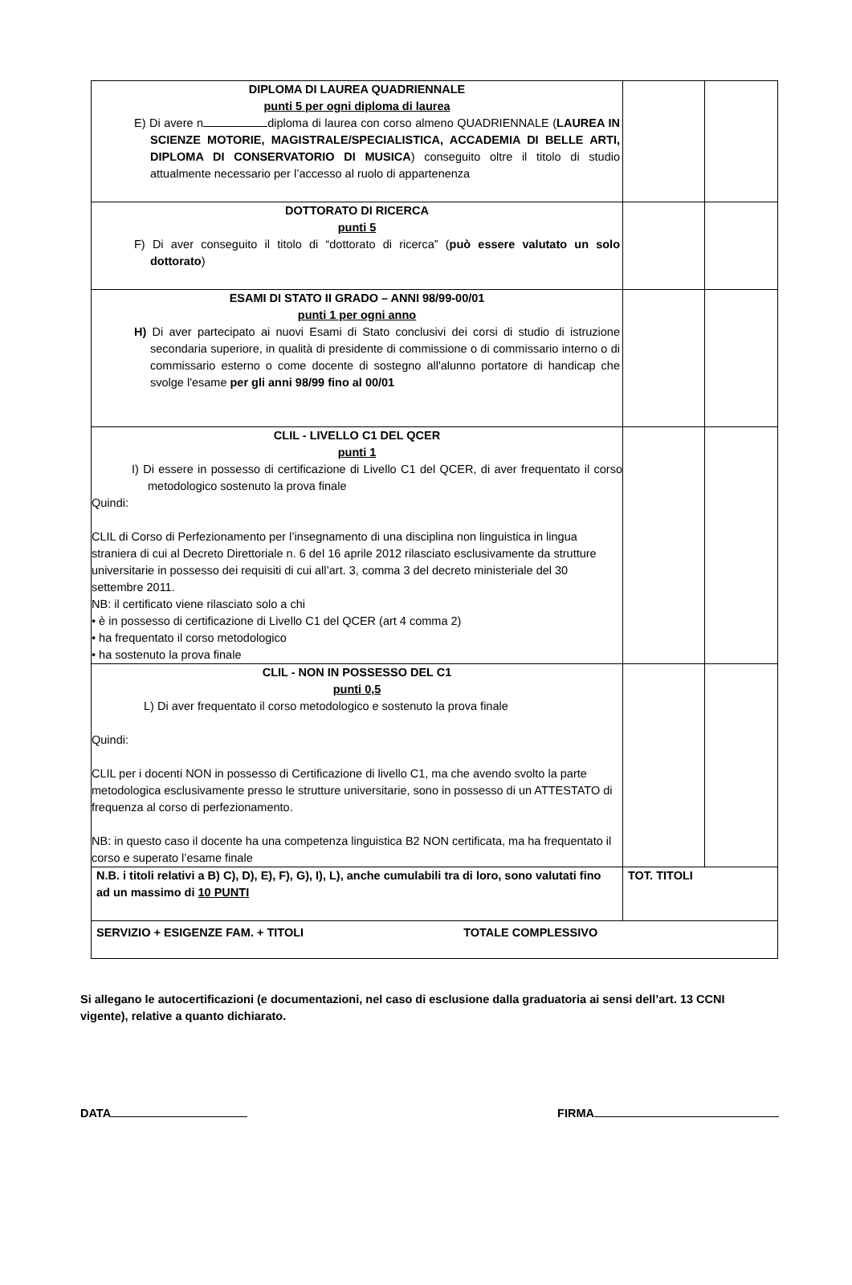| DIPLOMA DI LAUREA QUADRIENNALE punti 5 per ogni diploma di laurea E) Di avere n diploma di laurea con corso almeno QUADRIENNALE ( LAUREA IN SCIENZE MOTORIE, MAGISTRALE/SPECIALISTICA, ACCADEMIA DI BELLE ARTI, DIPLOMA DI CONSERVATORIO DI MUSICA ) conseguito oltre il titolo di studio attualmente necessario per l’accesso al ruolo di appartenenza | | |
| DOTTORATO DI RICERCA punti 5 F) Di aver conseguito il titolo di “dottorato di ricerca” ( può essere valutato un solo dottorato ) | | |
| ESAMI DI STATO II GRADO – ANNI 98/99-00/01 punti 1 per ogni anno H) Di aver partecipato ai nuovi Esami di Stato conclusivi dei corsi di studio di istruzione secondaria superiore, in qualità di presidente di commissione o di commissario interno o di commissario esterno o come docente di sostegno all'alunno portatore di handicap che svolge l'esame per gli anni 98/99 fino al 00/01 | | |
| CLIL - LIVELLO C1 DEL QCER punti 1 I) Di essere in possesso di certificazione di Livello C1 del QCER, di aver frequentato il corso metodologico sostenuto la prova finale Quindi: CLIL di Corso di Perfezionamento per l’insegnamento di una disciplina non linguistica in lingua straniera di cui al Decreto Direttoriale n. 6 del 16 aprile 2012 rilasciato esclusivamente da strutture universitarie in possesso dei requisiti di cui all’art. 3, comma 3 del decreto ministeriale del 30 settembre 2011. NB: il certificato viene rilasciato solo a chi • è in possesso di certificazione di Livello C1 del QCER (art 4 comma 2) • ha frequentato il corso metodologico • ha sostenuto la prova finale | | |
| CLIL - NON IN POSSESSO DEL C1 punti 0,5 L) Di aver frequentato il corso metodologico e sostenuto la prova finale Quindi: CLIL per i docenti NON in possesso di Certificazione di livello C1, ma che avendo svolto la parte metodologica esclusivamente presso le strutture universitarie, sono in possesso di un ATTESTATO di frequenza al corso di perfezionamento. NB: in questo caso il docente ha una competenza linguistica B2 NON certificata, ma ha frequentato il corso e superato l’esame finale | | |
| N.B. i titoli relativi a B) C), D), E), F), G), I), L), anche cumulabili tra di loro, sono valutati fino ad un massimo di 10 PUNTI | TOT. TITOLI | |
| SERVIZIO + ESIGENZE FAM. + TITOLI TOTALE COMPLESSIVO | | |
Si allegano le autocertificazioni (e documentazioni, nel caso di esclusione dalla graduatoria ai sensi dell’art. 13 CCNI vigente), relative a quanto dichiarato.
DATA FIRMA